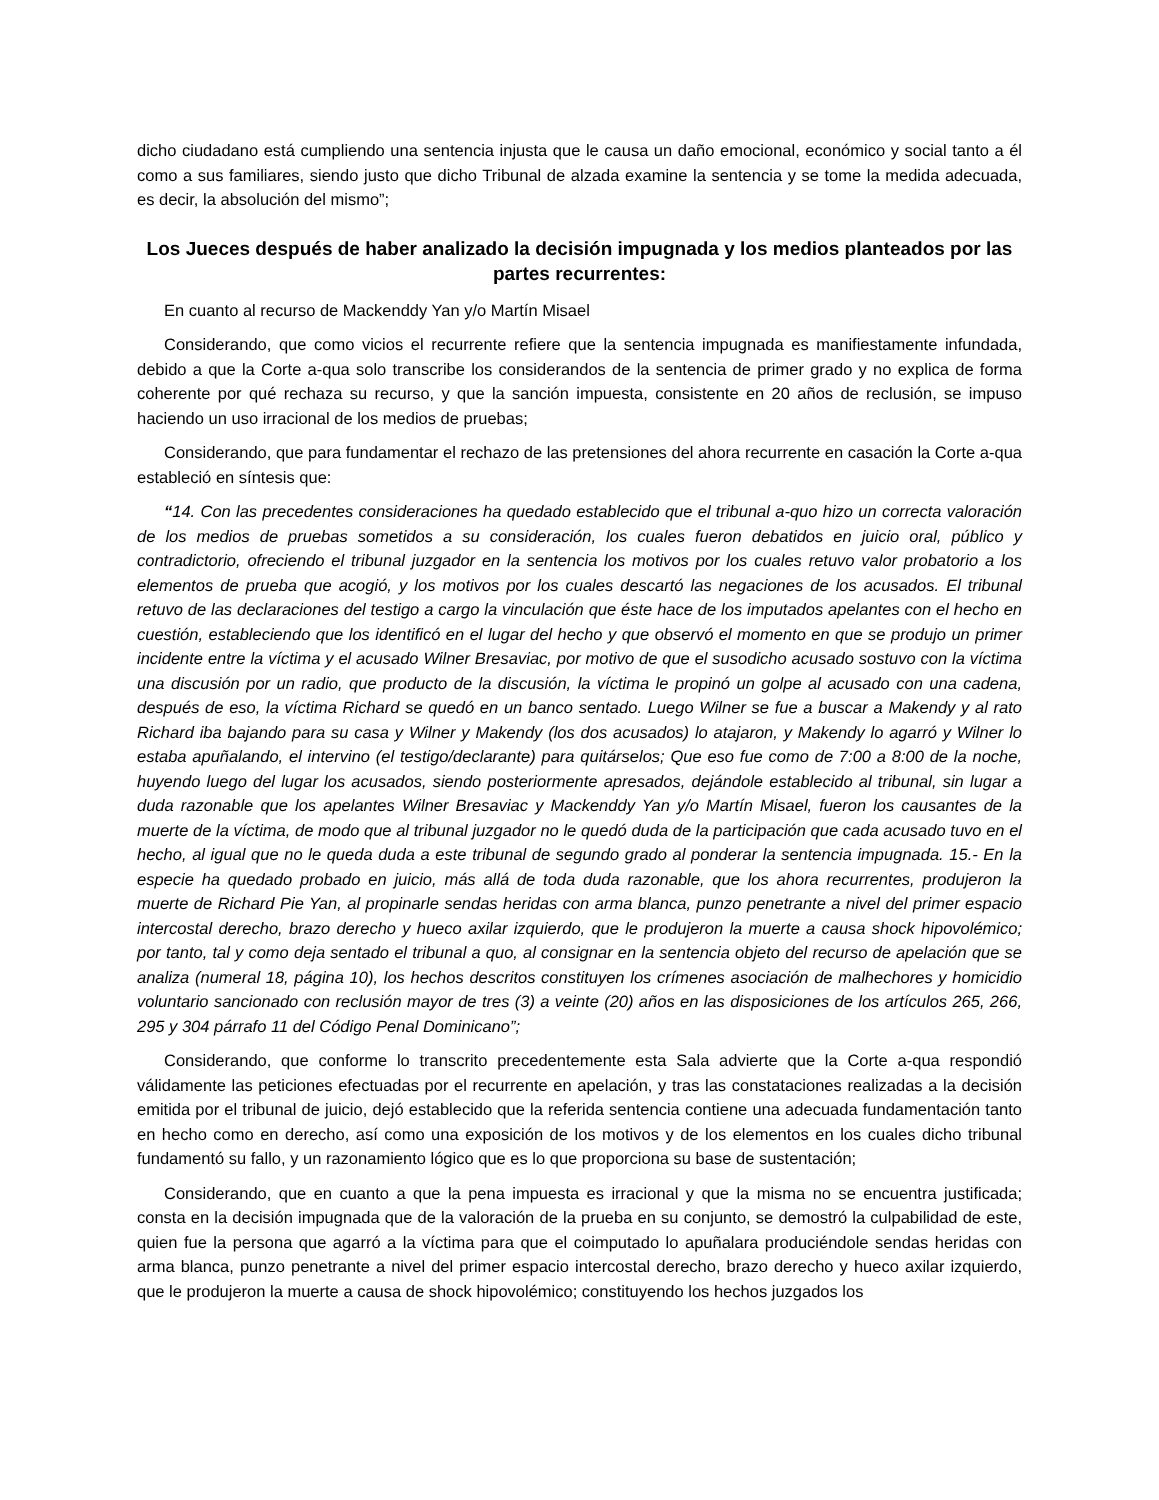dicho ciudadano está cumpliendo una sentencia injusta que le causa un daño emocional, económico y social tanto a él como a sus familiares, siendo justo que dicho Tribunal de alzada examine la sentencia y se tome la medida adecuada, es decir, la absolución del mismo”;
Los Jueces después de haber analizado la decisión impugnada y los medios planteados por las partes recurrentes:
En cuanto al recurso de Mackenddy Yan y/o Martín Misael
Considerando, que como vicios el recurrente refiere que la sentencia impugnada es manifiestamente infundada, debido a que la Corte a-qua solo transcribe los considerandos de la sentencia de primer grado y no explica de forma coherente por qué rechaza su recurso, y que la sanción impuesta, consistente en 20 años de reclusión, se impuso haciendo un uso irracional de los medios de pruebas;
Considerando, que para fundamentar el rechazo de las pretensiones del ahora recurrente en casación la Corte a-qua estableció en síntesis que:
“14. Con las precedentes consideraciones ha quedado establecido que el tribunal a-quo hizo un correcta valoración de los medios de pruebas sometidos a su consideración, los cuales fueron debatidos en juicio oral, público y contradictorio, ofreciendo el tribunal juzgador en la sentencia los motivos por los cuales retuvo valor probatorio a los elementos de prueba que acogió, y los motivos por los cuales descartó las negaciones de los acusados. El tribunal retuvo de las declaraciones del testigo a cargo la vinculación que éste hace de los imputados apelantes con el hecho en cuestión, estableciendo que los identificó en el lugar del hecho y que observó el momento en que se produjo un primer incidente entre la víctima y el acusado Wilner Bresaviac, por motivo de que el susodicho acusado sostuvo con la víctima una discusión por un radio, que producto de la discusión, la víctima le propinó un golpe al acusado con una cadena, después de eso, la víctima Richard se quedó en un banco sentado. Luego Wilner se fue a buscar a Makendy y al rato Richard iba bajando para su casa y Wilner y Makendy (los dos acusados) lo atajaron, y Makendy lo agarró y Wilner lo estaba apuñalando, el intervino (el testigo/declarante) para quitárselos; Que eso fue como de 7:00 a 8:00 de la noche, huyendo luego del lugar los acusados, siendo posteriormente apresados, dejándole establecido al tribunal, sin lugar a duda razonable que los apelantes Wilner Bresaviac y Mackenddy Yan y/o Martín Misael, fueron los causantes de la muerte de la víctima, de modo que al tribunal juzgador no le quedó duda de la participación que cada acusado tuvo en el hecho, al igual que no le queda duda a este tribunal de segundo grado al ponderar la sentencia impugnada. 15.- En la especie ha quedado probado en juicio, más allá de toda duda razonable, que los ahora recurrentes, produjeron la muerte de Richard Pie Yan, al propinarle sendas heridas con arma blanca, punzo penetrante a nivel del primer espacio intercostal derecho, brazo derecho y hueco axilar izquierdo, que le produjeron la muerte a causa shock hipovolémico; por tanto, tal y como deja sentado el tribunal a quo, al consignar en la sentencia objeto del recurso de apelación que se analiza (numeral 18, página 10), los hechos descritos constituyen los crímenes asociación de malhechores y homicidio voluntario sancionado con reclusión mayor de tres (3) a veinte (20) años en las disposiciones de los artículos 265, 266, 295 y 304 párrafo 11 del Código Penal Dominicano”;
Considerando, que conforme lo transcrito precedentemente esta Sala advierte que la Corte a-qua respondió válidamente las peticiones efectuadas por el recurrente en apelación, y tras las constataciones realizadas a la decisión emitida por el tribunal de juicio, dejó establecido que la referida sentencia contiene una adecuada fundamentación tanto en hecho como en derecho, así como una exposición de los motivos y de los elementos en los cuales dicho tribunal fundamentó su fallo, y un razonamiento lógico que es lo que proporciona su base de sustentación;
Considerando, que en cuanto a que la pena impuesta es irracional y que la misma no se encuentra justificada; consta en la decisión impugnada que de la valoración de la prueba en su conjunto, se demostró la culpabilidad de este, quien fue la persona que agarró a la víctima para que el coimputado lo apuñalara produciéndole sendas heridas con arma blanca, punzo penetrante a nivel del primer espacio intercostal derecho, brazo derecho y hueco axilar izquierdo, que le produjeron la muerte a causa de shock hipovolémico; constituyendo los hechos juzgados los